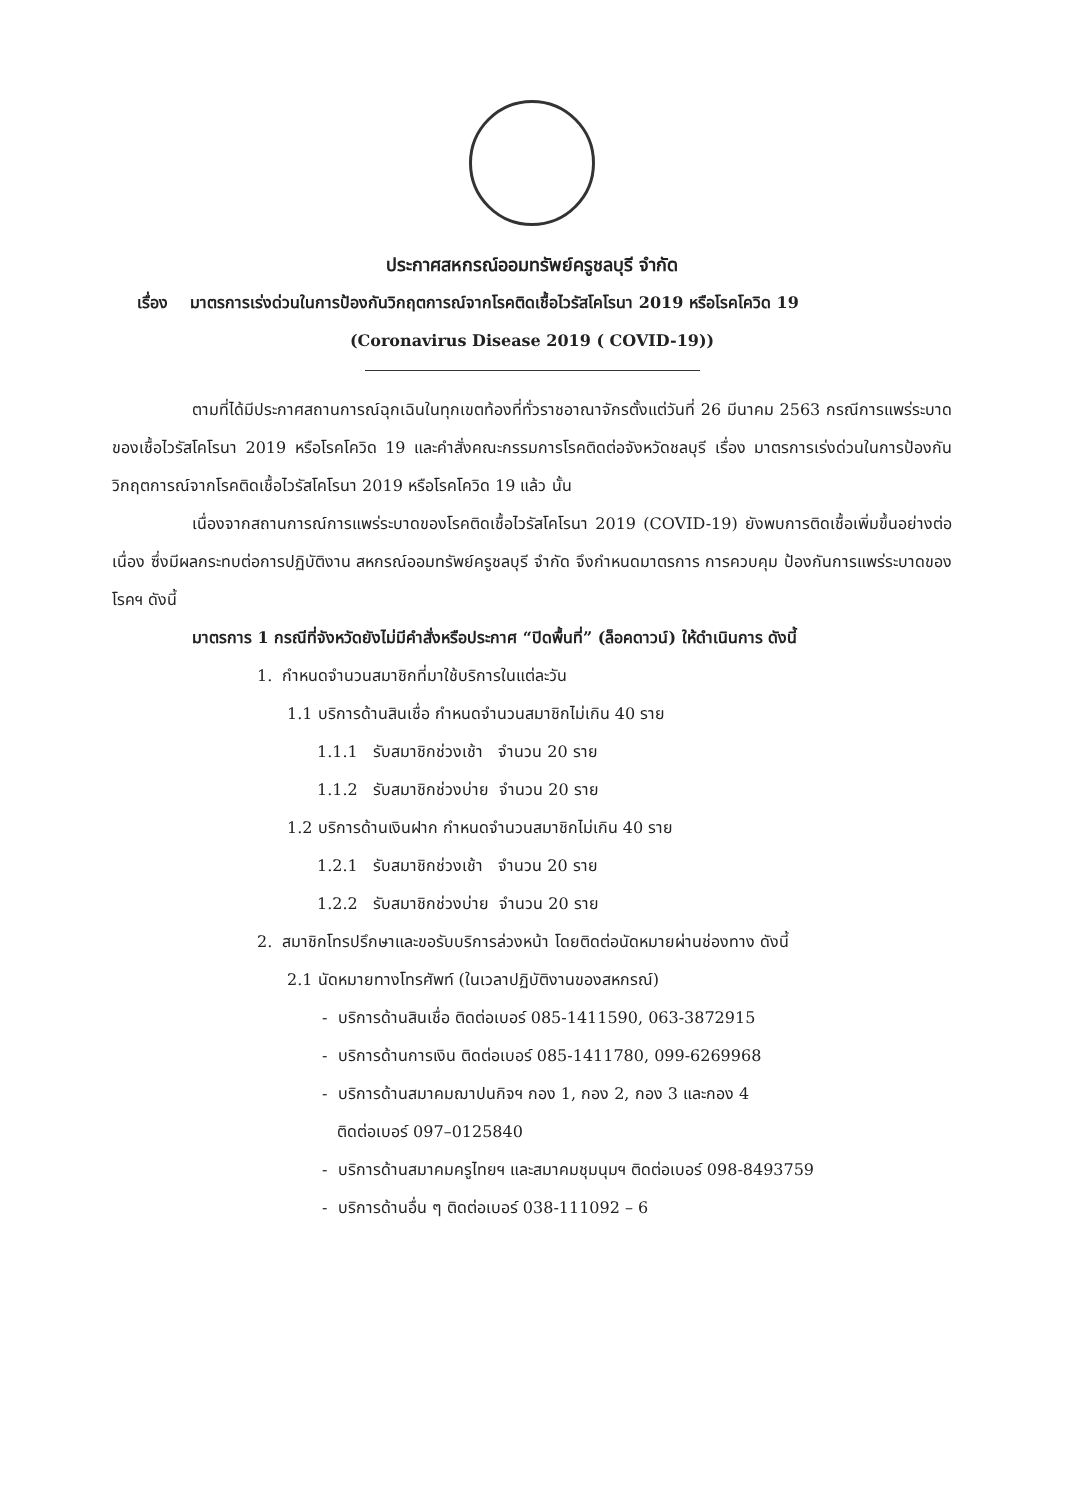ประกาศสหกรณ์ออมทรัพย์ครูชลบุรี จำกัด
เรื่อง มาตรการเร่งด่วนในการป้องกันวิกฤตการณ์จากโรคติดเชื้อไวรัสโคโรนา 2019 หรือโรคโควิด 19
(Coronavirus Disease 2019 ( COVID-19))
ตามที่ได้มีประกาศสถานการณ์ฉุกเฉินในทุกเขตท้องที่ทั่วราชอาณาจักรตั้งแต่วันที่ 26 มีนาคม 2563 กรณีการแพร่ระบาดของเชื้อไวรัสโคโรนา 2019 หรือโรคโควิด 19 และคำสั่งคณะกรรมการโรคติดต่อจังหวัดชลบุรี เรื่อง มาตรการเร่งด่วนในการป้องกันวิกฤตการณ์จากโรคติดเชื้อไวรัสโคโรนา 2019 หรือโรคโควิด 19 แล้ว นั้น
เนื่องจากสถานการณ์การแพร่ระบาดของโรคติดเชื้อไวรัสโคโรนา 2019 (COVID-19) ยังพบการติดเชื้อเพิ่มขึ้นอย่างต่อเนื่อง ซึ่งมีผลกระทบต่อการปฏิบัติงาน สหกรณ์ออมทรัพย์ครูชลบุรี จำกัด จึงกำหนดมาตรการ การควบคุม ป้องกันการแพร่ระบาดของโรคฯ ดังนี้
มาตรการ 1 กรณีที่จังหวัดยังไม่มีคำสั่งหรือประกาศ “ปิดพื้นที่” (ล็อคดาวน์) ให้ดำเนินการ ดังนี้
1. กำหนดจำนวนสมาชิกที่มาใช้บริการในแต่ละวัน
1.1 บริการด้านสินเชื่อ กำหนดจำนวนสมาชิกไม่เกิน 40 ราย
1.1.1 รับสมาชิกช่วงเช้า จำนวน 20 ราย
1.1.2 รับสมาชิกช่วงบ่าย จำนวน 20 ราย
1.2 บริการด้านเงินฝาก กำหนดจำนวนสมาชิกไม่เกิน 40 ราย
1.2.1 รับสมาชิกช่วงเช้า จำนวน 20 ราย
1.2.2 รับสมาชิกช่วงบ่าย จำนวน 20 ราย
2. สมาชิกโทรปรึกษาและขอรับบริการล่วงหน้า โดยติดต่อนัดหมายผ่านช่องทาง ดังนี้
2.1 นัดหมายทางโทรศัพท์ (ในเวลาปฏิบัติงานของสหกรณ์)
- บริการด้านสินเชื่อ ติดต่อเบอร์ 085-1411590, 063-3872915
- บริการด้านการเงิน ติดต่อเบอร์ 085-1411780, 099-6269968
- บริการด้านสมาคมฌาปนกิจฯ กอง 1, กอง 2, กอง 3 และกอง 4
ติดต่อเบอร์ 097–0125840
- บริการด้านสมาคมครูไทยฯ และสมาคมชุมนุมฯ ติดต่อเบอร์ 098-8493759
- บริการด้านอื่น ๆ ติดต่อเบอร์ 038-111092 – 6